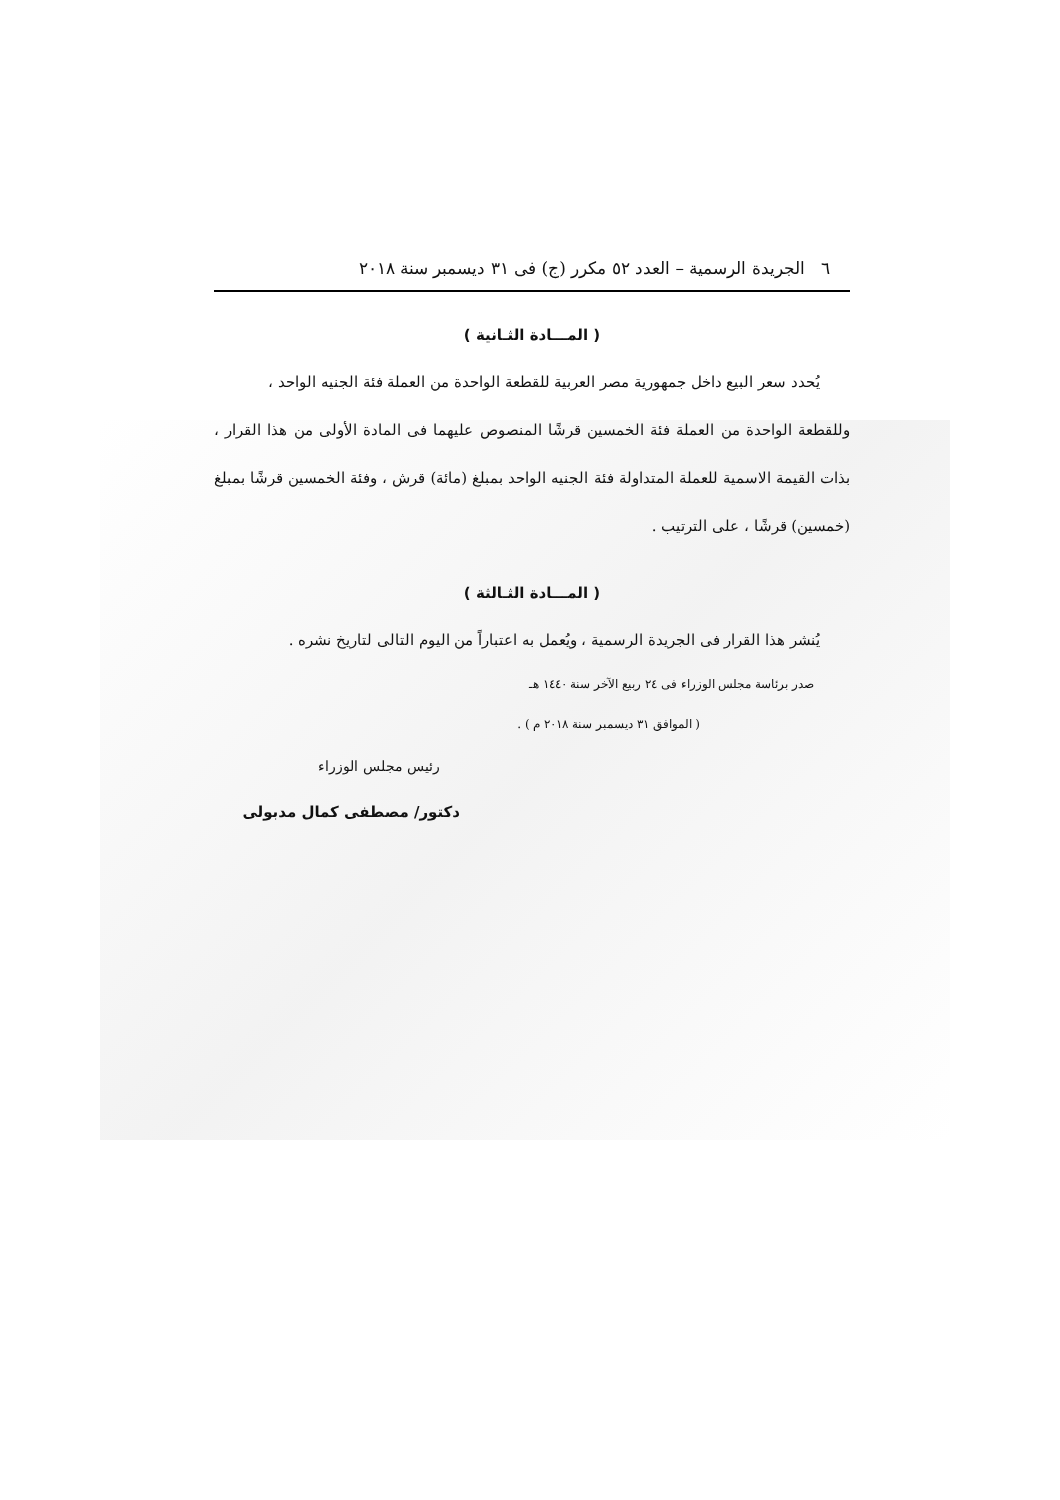٦ الجريدة الرسمية – العدد ٥٢ مكرر (ج) فى ٣١ ديسمبر سنة ٢٠١٨
( المـــادة الثـانية )
يُحدد سعر البيع داخل جمهورية مصر العربية للقطعة الواحدة من العملة فئة الجنيه الواحد ،
وللقطعة الواحدة من العملة فئة الخمسين قرشًا المنصوص عليهما فى المادة الأولى من هذا القرار ، بذات القيمة الاسمية للعملة المتداولة فئة الجنيه الواحد بمبلغ (مائة) قرش ، وفئة الخمسين قرشًا بمبلغ (خمسين) قرشًا ، على الترتيب .
( المـــادة الثـالثة )
يُنشر هذا القرار فى الجريدة الرسمية ، ويُعمل به اعتباراً من اليوم التالى لتاريخ نشره .
صدر برئاسة مجلس الوزراء فى ٢٤ ربيع الآخر سنة ١٤٤٠ هـ
( الموافق ٣١ ديسمبر سنة ٢٠١٨ م ) .
رئيس مجلس الوزراء
دكتور/ مصطفى كمال مدبولى